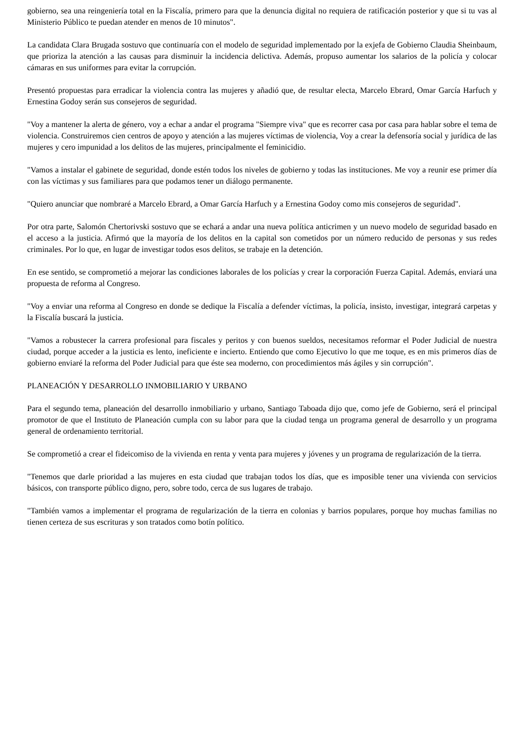gobierno, sea una reingeniería total en la Fiscalía, primero para que la denuncia digital no requiera de ratificación posterior y que si tu vas al Ministerio Público te puedan atender en menos de 10 minutos".
La candidata Clara Brugada sostuvo que continuaría con el modelo de seguridad implementado por la exjefa de Gobierno Claudia Sheinbaum, que prioriza la atención a las causas para disminuir la incidencia delictiva. Además, propuso aumentar los salarios de la policía y colocar cámaras en sus uniformes para evitar la corrupción.
Presentó propuestas para erradicar la violencia contra las mujeres y añadió que, de resultar electa, Marcelo Ebrard, Omar García Harfuch y Ernestina Godoy serán sus consejeros de seguridad.
"Voy a mantener la alerta de género, voy a echar a andar el programa "Siempre viva" que es recorrer casa por casa para hablar sobre el tema de violencia. Construiremos cien centros de apoyo y atención a las mujeres víctimas de violencia, Voy a crear la defensoría social y jurídica de las mujeres y cero impunidad a los delitos de las mujeres, principalmente el feminicidio.
"Vamos a instalar el gabinete de seguridad, donde estén todos los niveles de gobierno y todas las instituciones. Me voy a reunir ese primer día con las víctimas y sus familiares para que podamos tener un diálogo permanente.
"Quiero anunciar que nombraré a Marcelo Ebrard, a Omar García Harfuch y a Ernestina Godoy como mis consejeros de seguridad".
Por otra parte, Salomón Chertorivski sostuvo que se echará a andar una nueva política anticrimen y un nuevo modelo de seguridad basado en el acceso a la justicia. Afirmó que la mayoría de los delitos en la capital son cometidos por un número reducido de personas y sus redes criminales. Por lo que, en lugar de investigar todos esos delitos, se trabaje en la detención.
En ese sentido, se comprometió a mejorar las condiciones laborales de los policías y crear la corporación Fuerza Capital. Además, enviará una propuesta de reforma al Congreso.
"Voy a enviar una reforma al Congreso en donde se dedique la Fiscalía a defender víctimas, la policía, insisto, investigar, integrará carpetas y la Fiscalía buscará la justicia.
"Vamos a robustecer la carrera profesional para fiscales y peritos y con buenos sueldos, necesitamos reformar el Poder Judicial de nuestra ciudad, porque acceder a la justicia es lento, ineficiente e incierto. Entiendo que como Ejecutivo lo que me toque, es en mis primeros días de gobierno enviaré la reforma del Poder Judicial para que éste sea moderno, con procedimientos más ágiles y sin corrupción".
PLANEACIÓN Y DESARROLLO INMOBILIARIO Y URBANO
Para el segundo tema, planeación del desarrollo inmobiliario y urbano, Santiago Taboada dijo que, como jefe de Gobierno, será el principal promotor de que el Instituto de Planeación cumpla con su labor para que la ciudad tenga un programa general de desarrollo y un programa general de ordenamiento territorial.
Se comprometió a crear el fideicomiso de la vivienda en renta y venta para mujeres y jóvenes y un programa de regularización de la tierra.
"Tenemos que darle prioridad a las mujeres en esta ciudad que trabajan todos los días, que es imposible tener una vivienda con servicios básicos, con transporte público digno, pero, sobre todo, cerca de sus lugares de trabajo.
"También vamos a implementar el programa de regularización de la tierra en colonias y barrios populares, porque hoy muchas familias no tienen certeza de sus escrituras y son tratados como botín político.